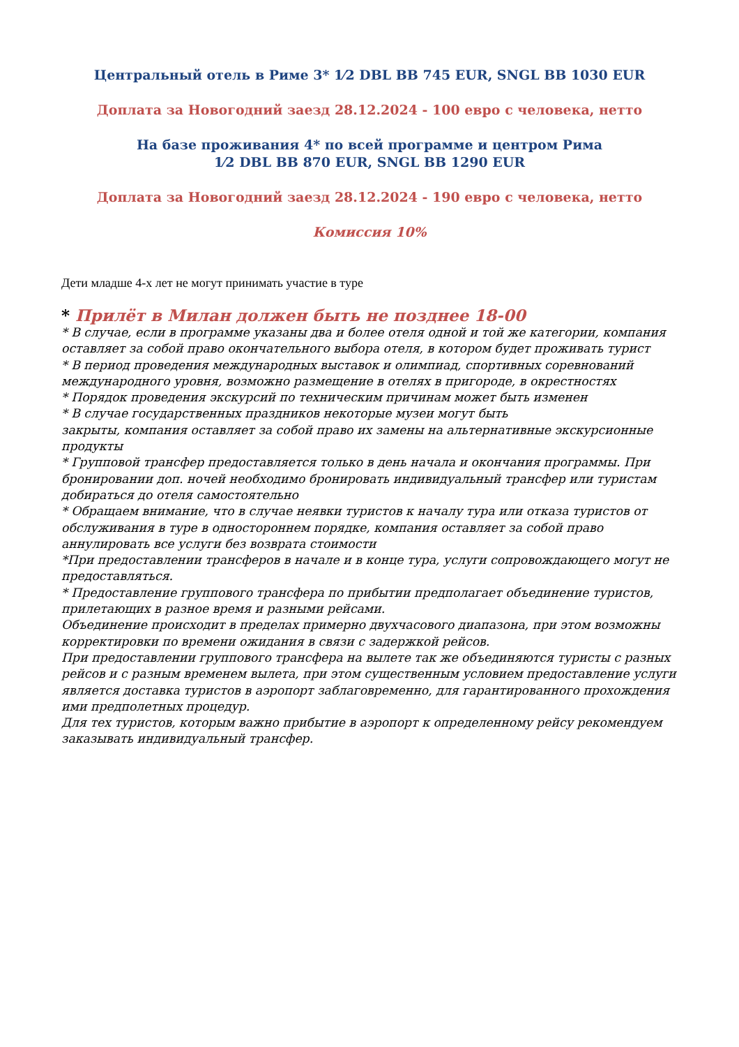Центральный отель в Риме 3* 1⁄2 DBL BB 745 EUR, SNGL BB 1030 EUR
Доплата за Новогодний заезд 28.12.2024 - 100 евро с человека, нетто
На базе проживания 4* по всей программе и центром Рима
1⁄2 DBL BB 870 EUR, SNGL BB 1290 EUR
Доплата за Новогодний заезд 28.12.2024 - 190 евро с человека, нетто
Комиссия 10%
Дети младше 4-х лет не могут принимать участие в туре
* Прилёт в Милан должен быть не позднее 18-00
* В случае, если в программе указаны два и более отеля одной и той же категории, компания оставляет за собой право окончательного выбора отеля, в котором будет проживать турист
* В период проведения международных выставок и олимпиад, спортивных соревнований международного уровня, возможно размещение в отелях в пригороде, в окрестностях
* Порядок проведения экскурсий по техническим причинам может быть изменен
* В случае государственных праздников некоторые музеи могут быть
закрыты, компания оставляет за собой право их замены на альтернативные экскурсионные продукты
* Групповой трансфер предоставляется только в день начала и окончания программы. При бронировании доп. ночей необходимо бронировать индивидуальный трансфер или туристам добираться до отеля самостоятельно
* Обращаем внимание, что в случае неявки туристов к началу тура или отказа туристов от обслуживания в туре в одностороннем порядке, компания оставляет за собой право аннулировать все услуги без возврата стоимости
*При предоставлении трансферов в начале и в конце тура, услуги сопровождающего могут не предоставляться.
* Предоставление группового трансфера по прибытии предполагает объединение туристов, прилетающих в разное время и разными рейсами.
Объединение происходит в пределах примерно двухчасового диапазона, при этом возможны корректировки по времени ожидания в связи с задержкой рейсов.
При предоставлении группового трансфера на вылете так же объединяются туристы с разных рейсов и с разным временем вылета, при этом существенным условием предоставление услуги является доставка туристов в аэропорт заблаговременно, для гарантированного прохождения ими предполетных процедур.
Для тех туристов, которым важно прибытие в аэропорт к определенному рейсу рекомендуем заказывать индивидуальный трансфер.